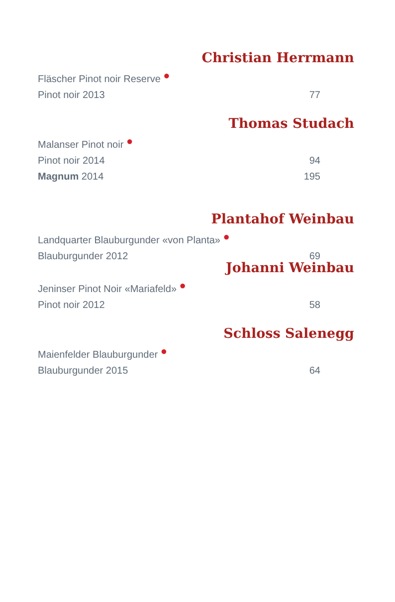Christian Herrmann
Fläscher Pinot noir Reserve ●
Pinot noir 2013 77
Thomas Studach
Malanser Pinot noir ●
Pinot noir 2014 94
Magnum 2014 195
Plantahof Weinbau
Landquarter Blauburgunder «von Planta» ●
Blauburgunder 2012 69
Johanni Weinbau
Jeninser Pinot Noir «Mariafeld» ●
Pinot noir 2012 58
Schloss Salenegg
Maienfelder Blauburgunder ●
Blauburgunder 2015 64